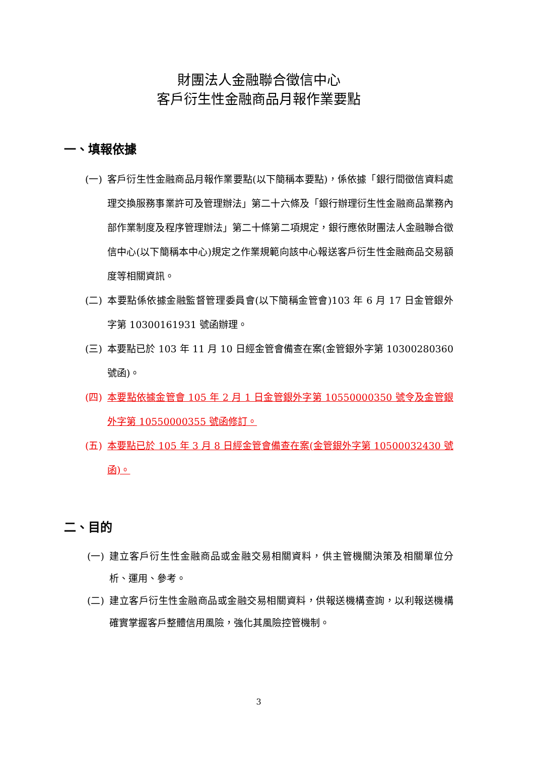財團法人金融聯合徵信中心
客戶衍生性金融商品月報作業要點
一、填報依據
(一) 客戶衍生性金融商品月報作業要點(以下簡稱本要點)，係依據「銀行間徵信資料處理交換服務事業許可及管理辦法」第二十六條及「銀行辦理衍生性金融商品業務內部作業制度及程序管理辦法」第二十條第二項規定，銀行應依財團法人金融聯合徵信中心(以下簡稱本中心)規定之作業規範向該中心報送客戶衍生性金融商品交易額度等相關資訊。
(二) 本要點係依據金融監督管理委員會(以下簡稱金管會)103 年 6 月 17 日金管銀外字第 10300161931 號函辦理。
(三) 本要點已於 103 年 11 月 10 日經金管會備查在案(金管銀外字第 10300280360 號函)。
(四) 本要點依據金管會 105 年 2 月 1 日金管銀外字第 10550000350 號令及金管銀外字第 10550000355 號函修訂。
(五) 本要點已於 105 年 3 月 8 日經金管會備查在案(金管銀外字第 10500032430 號函)。
二、目的
(一) 建立客戶衍生性金融商品或金融交易相關資料，供主管機關決策及相關單位分析、運用、參考。
(二) 建立客戶衍生性金融商品或金融交易相關資料，供報送機構查詢，以利報送機構確實掌握客戶整體信用風險，強化其風險控管機制。
3